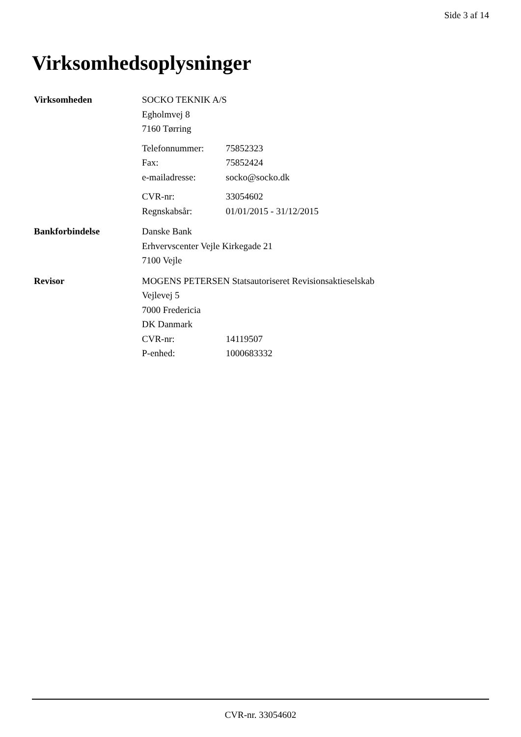Side 3 af 14
Virksomhedsoplysninger
Virksomheden SOCKO TEKNIK A/S
Egholmvej 8
7160 Tørring
Telefonnummer: 75852323
Fax: 75852424
e-mailadresse: socko@socko.dk
CVR-nr: 33054602
Regnskabsår: 01/01/2015 - 31/12/2015
Bankforbindelse Danske Bank
Erhvervscenter Vejle Kirkegade 21
7100 Vejle
Revisor MOGENS PETERSEN Statsautoriseret Revisionsaktieselskab
Vejlevej 5
7000 Fredericia
DK Danmark
CVR-nr: 14119507
P-enhed: 1000683332
CVR-nr. 33054602